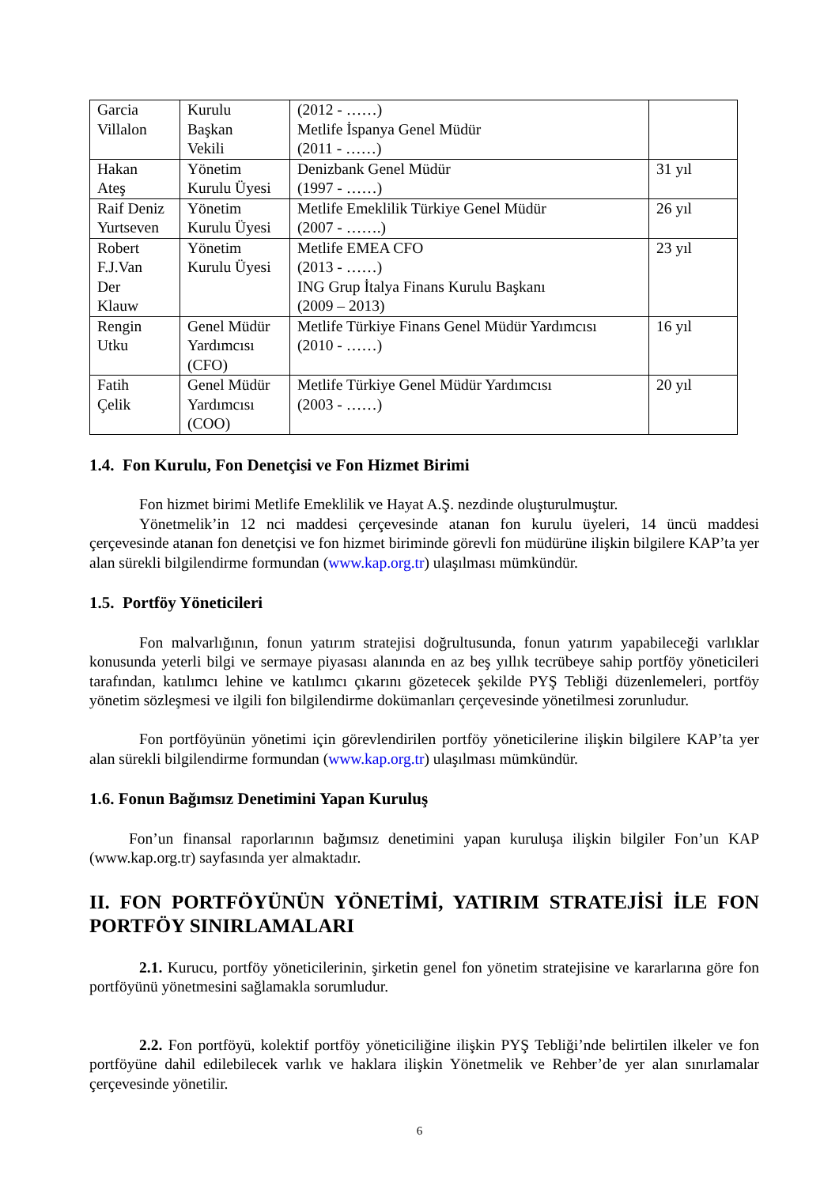| Garcia Villalon | Kurulu Başkan Vekili | (2012 - ……) Metlife İspanya Genel Müdür (2011 - ……) | |
| Hakan Ateş | Yönetim Kurulu Üyesi | Denizbank Genel Müdür (1997 - ……) | 31 yıl |
| Raif Deniz Yurtseven | Yönetim Kurulu Üyesi | Metlife Emeklilik Türkiye Genel Müdür (2007 - …….) | 26 yıl |
| Robert F.J.Van Der Klauw | Yönetim Kurulu Üyesi | Metlife EMEA CFO (2013 - ……) ING Grup İtalya Finans Kurulu Başkanı (2009 – 2013) | 23 yıl |
| Rengin Utku | Genel Müdür Yardımcısı (CFO) | Metlife Türkiye Finans Genel Müdür Yardımcısı (2010 - ……) | 16 yıl |
| Fatih Çelik | Genel Müdür Yardımcısı (COO) | Metlife Türkiye Genel Müdür Yardımcısı (2003 - ……) | 20 yıl |
1.4. Fon Kurulu, Fon Denetçisi ve Fon Hizmet Birimi
Fon hizmet birimi Metlife Emeklilik ve Hayat A.Ş. nezdinde oluşturulmuştur.
Yönetmelik’in 12 nci maddesi çerçevesinde atanan fon kurulu üyeleri, 14 üncü maddesi çerçevesinde atanan fon denetçisi ve fon hizmet biriminde görevli fon müdürüne ilişkin bilgilere KAP’ta yer alan sürekli bilgilendirme formundan (www.kap.org.tr) ulaşılması mümkündür.
1.5. Portföy Yöneticileri
Fon malvarlığının, fonun yatırım stratejisi doğrultusunda, fonun yatırım yapabileceği varlıklar konusunda yeterli bilgi ve sermaye piyasası alanında en az beş yıllık tecrübeye sahip portföy yöneticileri tarafından, katılımcı lehine ve katılımcı çıkarını gözetecek şekilde PYŞ Tebliği düzenlemeleri, portföy yönetim sözleşmesi ve ilgili fon bilgilendirme dokümanları çerçevesinde yönetilmesi zorunludur.
Fon portföyünün yönetimi için görevlendirilen portföy yöneticilerine ilişkin bilgilere KAP’ta yer alan sürekli bilgilendirme formundan (www.kap.org.tr) ulaşılması mümkündür.
1.6. Fonun Bağımsız Denetimini Yapan Kuruluş
Fon’un finansal raporlarının bağımsız denetimini yapan kuruluşa ilişkin bilgiler Fon’un KAP (www.kap.org.tr) sayfasında yer almaktadır.
II. FON PORTFÖYÜNÜN YÖNETİMİ, YATIRIM STRATEJİSİ İLE FON PORTFÖY SINIRLAMALARI
2.1. Kurucu, portföy yöneticilerinin, şirketin genel fon yönetim stratejisine ve kararlarına göre fon portföyünü yönetmesini sağlamakla sorumludur.
2.2. Fon portföyü, kolektif portföy yöneticiliğine ilişkin PYŞ Tebliği’nde belirtilen ilkeler ve fon portföyüne dahil edilebilecek varlık ve haklara ilişkin Yönetmelik ve Rehber’de yer alan sınırlamalar çerçevesinde yönetilir.
6